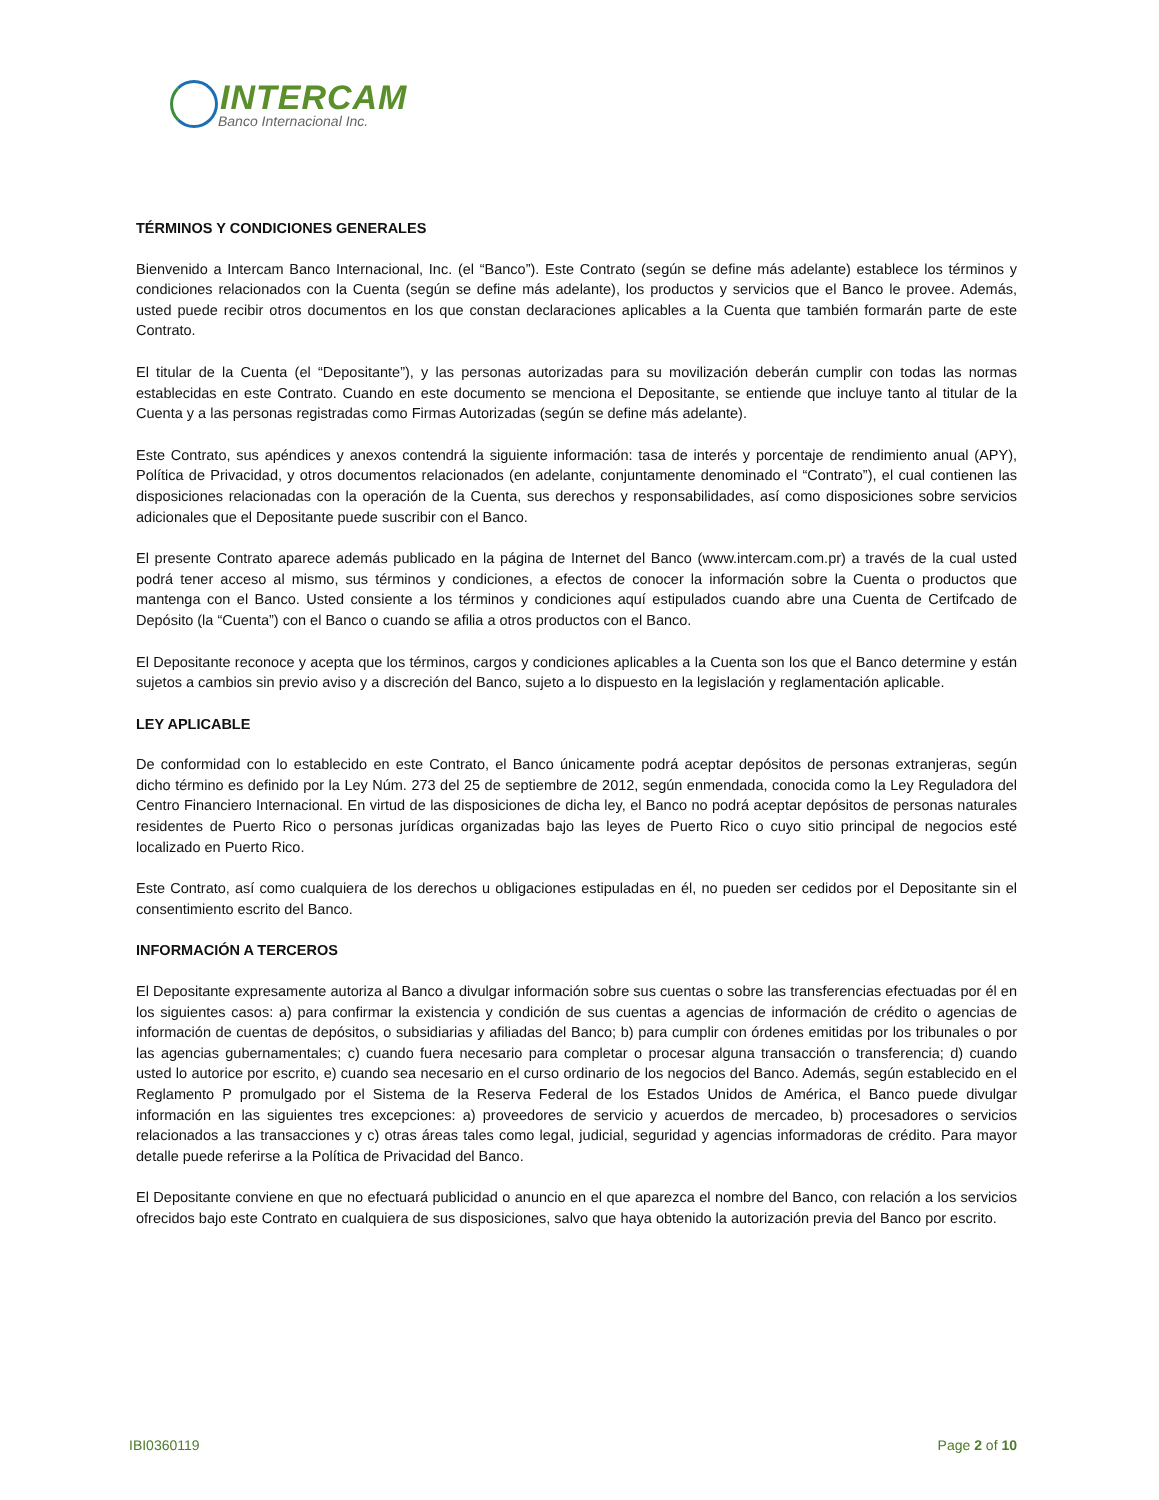INTERCAM
Banco Internacional Inc.
TÉRMINOS Y CONDICIONES GENERALES
Bienvenido a Intercam Banco Internacional, Inc. (el “Banco”). Este Contrato (según se define más adelante) establece los términos y condiciones relacionados con la Cuenta (según se define más adelante), los productos y servicios que el Banco le provee. Además, usted puede recibir otros documentos en los que constan declaraciones aplicables a la Cuenta que también formarán parte de este Contrato.
El titular de la Cuenta (el “Depositante”), y las personas autorizadas para su movilización deberán cumplir con todas las normas establecidas en este Contrato. Cuando en este documento se menciona el Depositante, se entiende que incluye tanto al titular de la Cuenta y a las personas registradas como Firmas Autorizadas (según se define más adelante).
Este Contrato, sus apéndices y anexos contendrá la siguiente información: tasa de interés y porcentaje de rendimiento anual (APY), Política de Privacidad, y otros documentos relacionados (en adelante, conjuntamente denominado el “Contrato”), el cual contienen las disposiciones relacionadas con la operación de la Cuenta, sus derechos y responsabilidades, así como disposiciones sobre servicios adicionales que el Depositante puede suscribir con el Banco.
El presente Contrato aparece además publicado en la página de Internet del Banco (www.intercam.com.pr) a través de la cual usted podrá tener acceso al mismo, sus términos y condiciones, a efectos de conocer la información sobre la Cuenta o productos que mantenga con el Banco. Usted consiente a los términos y condiciones aquí estipulados cuando abre una Cuenta de Certifcado de Depósito (la “Cuenta”) con el Banco o cuando se afilia a otros productos con el Banco.
El Depositante reconoce y acepta que los términos, cargos y condiciones aplicables a la Cuenta son los que el Banco determine y están sujetos a cambios sin previo aviso y a discreción del Banco, sujeto a lo dispuesto en la legislación y reglamentación aplicable.
LEY APLICABLE
De conformidad con lo establecido en este Contrato, el Banco únicamente podrá aceptar depósitos de personas extranjeras, según dicho término es definido por la Ley Núm. 273 del 25 de septiembre de 2012, según enmendada, conocida como la Ley Reguladora del Centro Financiero Internacional. En virtud de las disposiciones de dicha ley, el Banco no podrá aceptar depósitos de personas naturales residentes de Puerto Rico o personas jurídicas organizadas bajo las leyes de Puerto Rico o cuyo sitio principal de negocios esté localizado en Puerto Rico.
Este Contrato, así como cualquiera de los derechos u obligaciones estipuladas en él, no pueden ser cedidos por el Depositante sin el consentimiento escrito del Banco.
INFORMACIÓN A TERCEROS
El Depositante expresamente autoriza al Banco a divulgar información sobre sus cuentas o sobre las transferencias efectuadas por él en los siguientes casos: a) para confirmar la existencia y condición de sus cuentas a agencias de información de crédito o agencias de información de cuentas de depósitos, o subsidiarias y afiliadas del Banco; b) para cumplir con órdenes emitidas por los tribunales o por las agencias gubernamentales; c) cuando fuera necesario para completar o procesar alguna transacción o transferencia; d) cuando usted lo autorice por escrito, e) cuando sea necesario en el curso ordinario de los negocios del Banco. Además, según establecido en el Reglamento P promulgado por el Sistema de la Reserva Federal de los Estados Unidos de América, el Banco puede divulgar información en las siguientes tres excepciones: a) proveedores de servicio y acuerdos de mercadeo, b) procesadores o servicios relacionados a las transacciones y c) otras áreas tales como legal, judicial, seguridad y agencias informadoras de crédito. Para mayor detalle puede referirse a la Política de Privacidad del Banco.
El Depositante conviene en que no efectuará publicidad o anuncio en el que aparezca el nombre del Banco, con relación a los servicios ofrecidos bajo este Contrato en cualquiera de sus disposiciones, salvo que haya obtenido la autorización previa del Banco por escrito.
IBI0360119 Page 2 of 10